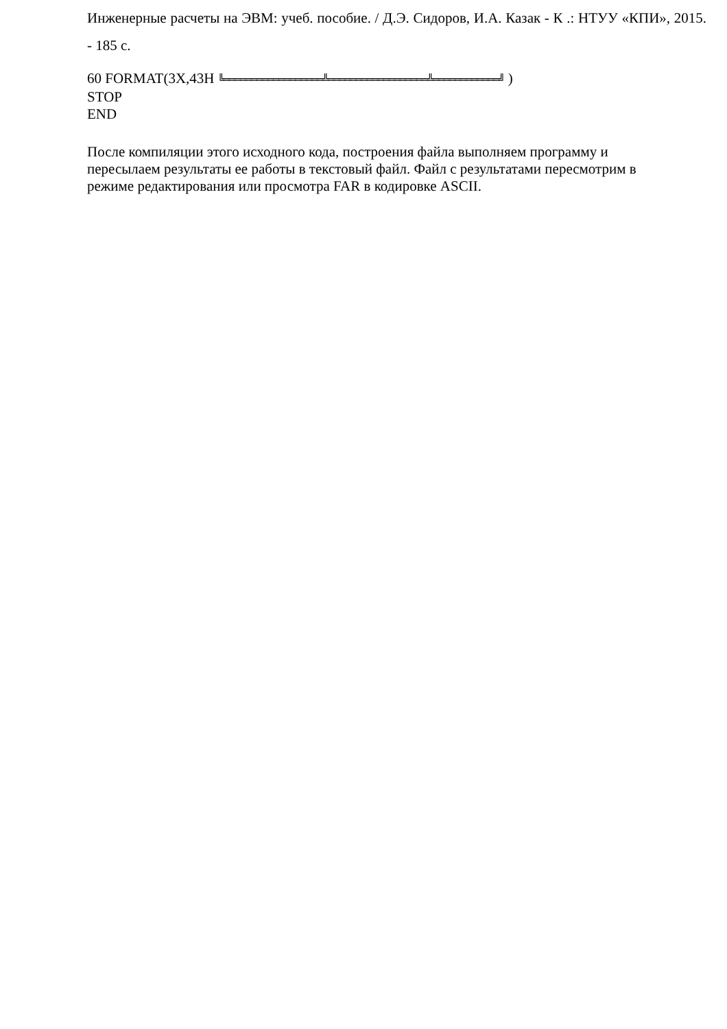Инженерные расчеты на ЭВМ: учеб. пособие. / Д.Э. Сидоров, И.А. Казак - К .: НТУУ «КПИ», 2015. - 185 с.
60 FORMAT(3X,43H ╚══════════════════╩══════════════════╩════════════╝ )
STOP
END
После компиляции этого исходного кода, построения файла выполняем программу и пересылаем результаты ее работы в текстовый файл. Файл с результатами пересмотрим в режиме редактирования или просмотра FAR в кодировке ASCII.